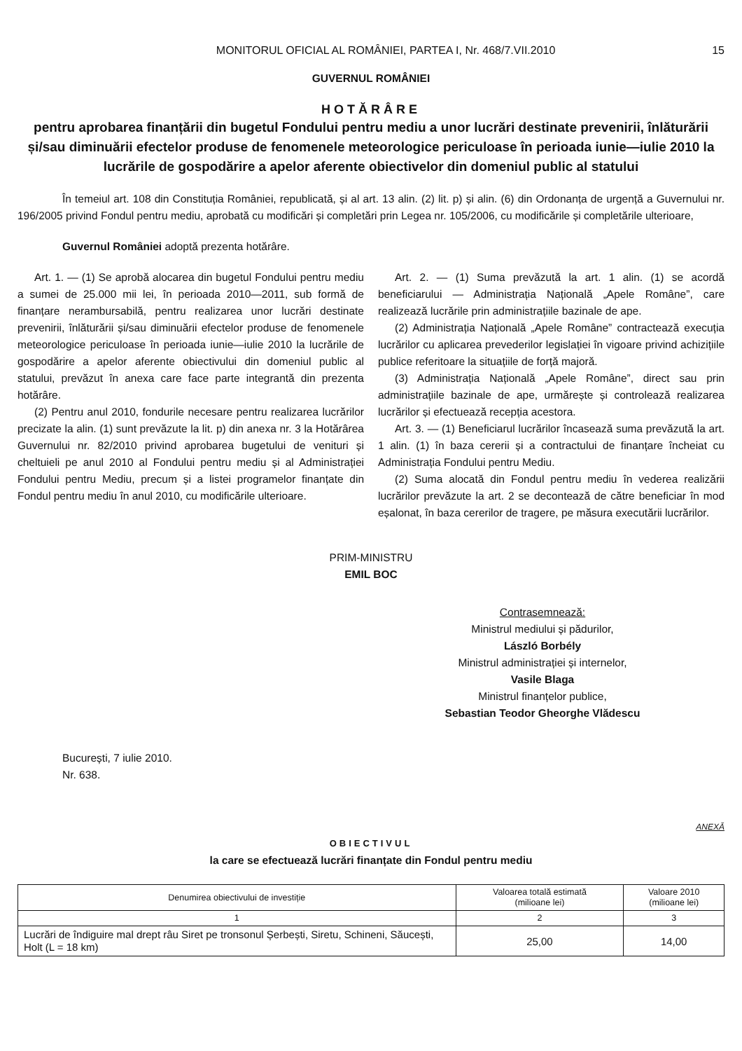MONITORUL OFICIAL AL ROMÂNIEI, PARTEA I, Nr. 468/7.VII.2010 15
GUVERNUL ROMÂNIEI
HOTĂRÂRE
pentru aprobarea finanțării din bugetul Fondului pentru mediu a unor lucrări destinate prevenirii, înlăturării și/sau diminuării efectelor produse de fenomenele meteorologice periculoase în perioada iunie—iulie 2010 la lucrările de gospodărire a apelor aferente obiectivelor din domeniul public al statului
În temeiul art. 108 din Constituția României, republicată, și al art. 13 alin. (2) lit. p) și alin. (6) din Ordonanța de urgență a Guvernului nr. 196/2005 privind Fondul pentru mediu, aprobată cu modificări și completări prin Legea nr. 105/2006, cu modificările și completările ulterioare,
Guvernul României adoptă prezenta hotărâre.
Art. 1. — (1) Se aprobă alocarea din bugetul Fondului pentru mediu a sumei de 25.000 mii lei, în perioada 2010—2011, sub formă de finanțare nerambursabilă, pentru realizarea unor lucrări destinate prevenirii, înlăturării și/sau diminuării efectelor produse de fenomenele meteorologice periculoase în perioada iunie—iulie 2010 la lucrările de gospodărire a apelor aferente obiectivului din domeniul public al statului, prevăzut în anexa care face parte integrantă din prezenta hotărâre.
(2) Pentru anul 2010, fondurile necesare pentru realizarea lucrărilor precizate la alin. (1) sunt prevăzute la lit. p) din anexa nr. 3 la Hotărârea Guvernului nr. 82/2010 privind aprobarea bugetului de venituri și cheltuieli pe anul 2010 al Fondului pentru mediu și al Administrației Fondului pentru Mediu, precum și a listei programelor finanțate din Fondul pentru mediu în anul 2010, cu modificările ulterioare.
Art. 2. — (1) Suma prevăzută la art. 1 alin. (1) se acordă beneficiarului — Administrația Națională „Apele Române”, care realizează lucrările prin administrațiile bazinale de ape.
(2) Administrația Națională „Apele Române” contractează execuția lucrărilor cu aplicarea prevederilor legislației în vigoare privind achizițiile publice referitoare la situațiile de forță majoră.
(3) Administrația Națională „Apele Române”, direct sau prin administrațiile bazinale de ape, urmărește și controlează realizarea lucrărilor și efectuează recepția acestora.
Art. 3. — (1) Beneficiarul lucrărilor încasează suma prevăzută la art. 1 alin. (1) în baza cererii și a contractului de finanțare încheiat cu Administrația Fondului pentru Mediu.
(2) Suma alocată din Fondul pentru mediu în vederea realizării lucrărilor prevăzute la art. 2 se decontează de către beneficiar în mod eșalonat, în baza cererilor de tragere, pe măsura executării lucrărilor.
PRIM-MINISTRU
EMIL BOC
Contrasemnează:
Ministrul mediului și pădurilor,
László Borbély
Ministrul administrației și internelor,
Vasile Blaga
Ministrul finanțelor publice,
Sebastian Teodor Gheorghe Vlădescu
București, 7 iulie 2010.
Nr. 638.
ANEXĂ
OBIECTIVUL
la care se efectuează lucrări finanțate din Fondul pentru mediu
| Denumirea obiectivului de investiție | Valoarea totală estimată (milioane lei) | Valoare 2010 (milioane lei) |
| --- | --- | --- |
| 1 | 2 | 3 |
| Lucrări de îndiguire mal drept râu Siret pe tronsonul Șerbești, Siretu, Schineni, Săucești, Holt (L = 18 km) | 25,00 | 14,00 |